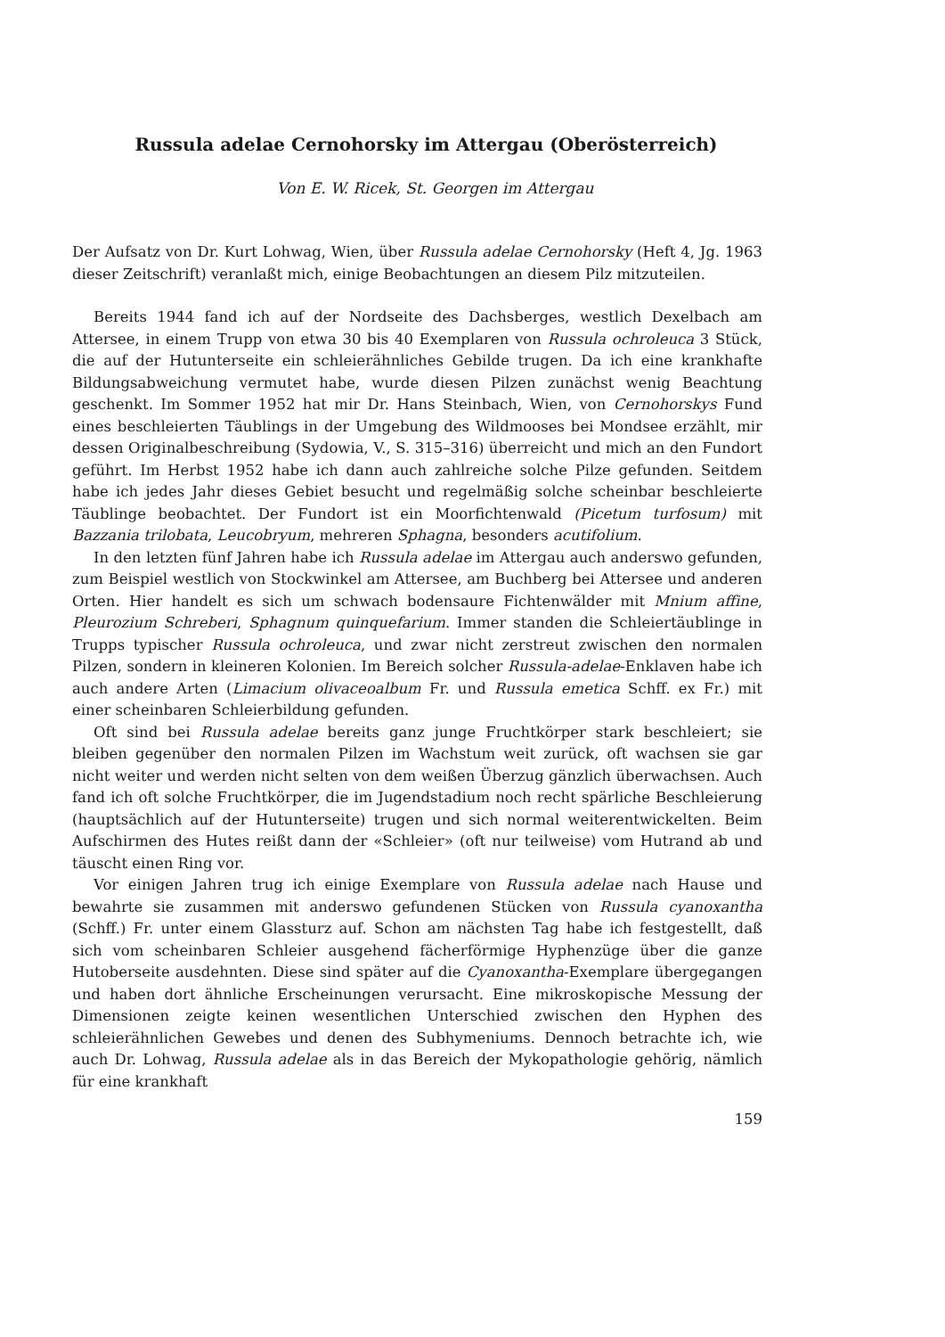Russula adelae Cernohorsky im Attergau (Oberösterreich)
Von E. W. Ricek, St. Georgen im Attergau
Der Aufsatz von Dr. Kurt Lohwag, Wien, über Russula adelae Cernohorsky (Heft 4, Jg. 1963 dieser Zeitschrift) veranlaßt mich, einige Beobachtungen an diesem Pilz mitzuteilen.
Bereits 1944 fand ich auf der Nordseite des Dachsberges, westlich Dexelbach am Attersee, in einem Trupp von etwa 30 bis 40 Exemplaren von Russula ochroleuca 3 Stück, die auf der Hutunterseite ein schleierähnliches Gebilde trugen. Da ich eine krankhafte Bildungsabweichung vermutet habe, wurde diesen Pilzen zunächst wenig Beachtung geschenkt. Im Sommer 1952 hat mir Dr. Hans Steinbach, Wien, von Cernohorskys Fund eines beschleierten Täublings in der Umgebung des Wildmooses bei Mondsee erzählt, mir dessen Originalbeschreibung (Sydowia, V., S. 315–316) überreicht und mich an den Fundort geführt. Im Herbst 1952 habe ich dann auch zahlreiche solche Pilze gefunden. Seitdem habe ich jedes Jahr dieses Gebiet besucht und regelmäßig solche scheinbar beschleierte Täublinge beobachtet. Der Fundort ist ein Moorfichtenwald (Picetum turfosum) mit Bazzania trilobata, Leucobryum, mehreren Sphagna, besonders acutifolium.
In den letzten fünf Jahren habe ich Russula adelae im Attergau auch anderswo gefunden, zum Beispiel westlich von Stockwinkel am Attersee, am Buchberg bei Attersee und anderen Orten. Hier handelt es sich um schwach bodensaure Fichtenwälder mit Mnium affine, Pleurozium Schreberi, Sphagnum quinquefarium. Immer standen die Schleiertäublinge in Trupps typischer Russula ochroleuca, und zwar nicht zerstreut zwischen den normalen Pilzen, sondern in kleineren Kolonien. Im Bereich solcher Russula-adelae-Enklaven habe ich auch andere Arten (Limacium olivaceoalbum Fr. und Russula emetica Schff. ex Fr.) mit einer scheinbaren Schleierbildung gefunden.
Oft sind bei Russula adelae bereits ganz junge Fruchtkörper stark beschleiert; sie bleiben gegenüber den normalen Pilzen im Wachstum weit zurück, oft wachsen sie gar nicht weiter und werden nicht selten von dem weißen Überzug gänzlich überwachsen. Auch fand ich oft solche Fruchtkörper, die im Jugendstadium noch recht spärliche Beschleierung (hauptsächlich auf der Hutunterseite) trugen und sich normal weiterentwickelten. Beim Aufschirmen des Hutes reißt dann der «Schleier» (oft nur teilweise) vom Hutrand ab und täuscht einen Ring vor.
Vor einigen Jahren trug ich einige Exemplare von Russula adelae nach Hause und bewahrte sie zusammen mit anderswo gefundenen Stücken von Russula cyanoxantha (Schff.) Fr. unter einem Glassturz auf. Schon am nächsten Tag habe ich festgestellt, daß sich vom scheinbaren Schleier ausgehend fächerförmige Hyphenzüge über die ganze Hutoberseite ausdehnten. Diese sind später auf die Cyanoxantha-Exemplare übergegangen und haben dort ähnliche Erscheinungen verursacht. Eine mikroskopische Messung der Dimensionen zeigte keinen wesentlichen Unterschied zwischen den Hyphen des schleierähnlichen Gewebes und denen des Subhymeniums. Dennoch betrachte ich, wie auch Dr. Lohwag, Russula adelae als in das Bereich der Mykopathologie gehörig, nämlich für eine krankhaft
159